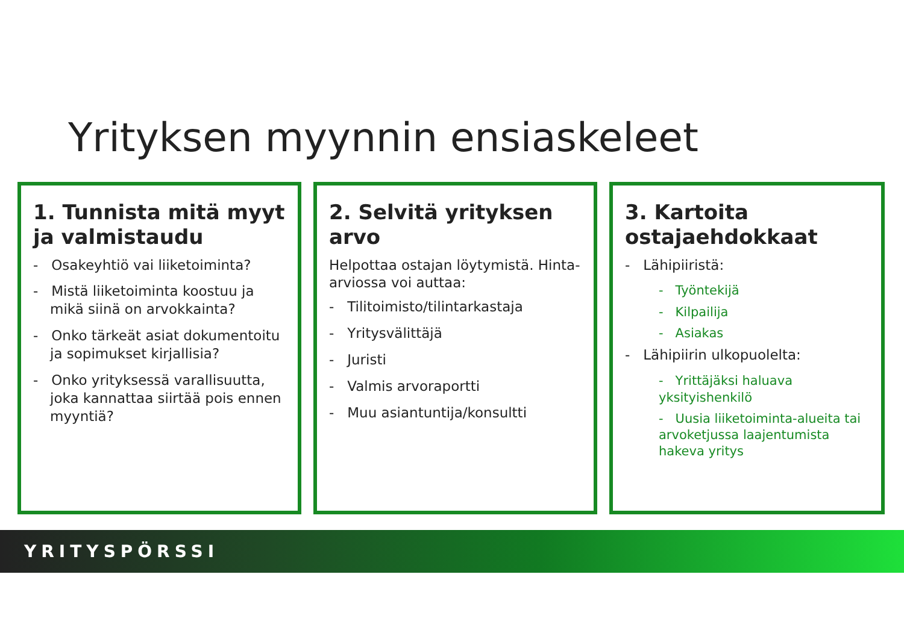Yrityksen myynnin ensiaskeleet
1. Tunnista mitä myyt ja valmistaudu
- Osakeyhtiö vai liiketoiminta?
- Mistä liiketoiminta koostuu ja mikä siinä on arvokkainta?
- Onko tärkeät asiat dokumentoitu ja sopimukset kirjallisia?
- Onko yrityksessä varallisuutta, joka kannattaa siirtää pois ennen myyntiä?
2. Selvitä yrityksen arvo
Helpottaa ostajan löytymistä. Hinta-arviossa voi auttaa:
- Tilitoimisto/tilintarkastaja
- Yritysvälittäjä
- Juristi
- Valmis arvoraportti
- Muu asiantuntija/konsultti
3. Kartoita ostajaehdokkaat
- Lähipiiristä:
- Työntekijä
- Kilpailija
- Asiakas
- Lähipiirin ulkopuolelta:
- Yrittäjäksi haluava yksityishenkilö
- Uusia liiketoiminta-alueita tai arvoketjussa laajentumista hakeva yritys
YRITYSPÖRSSI